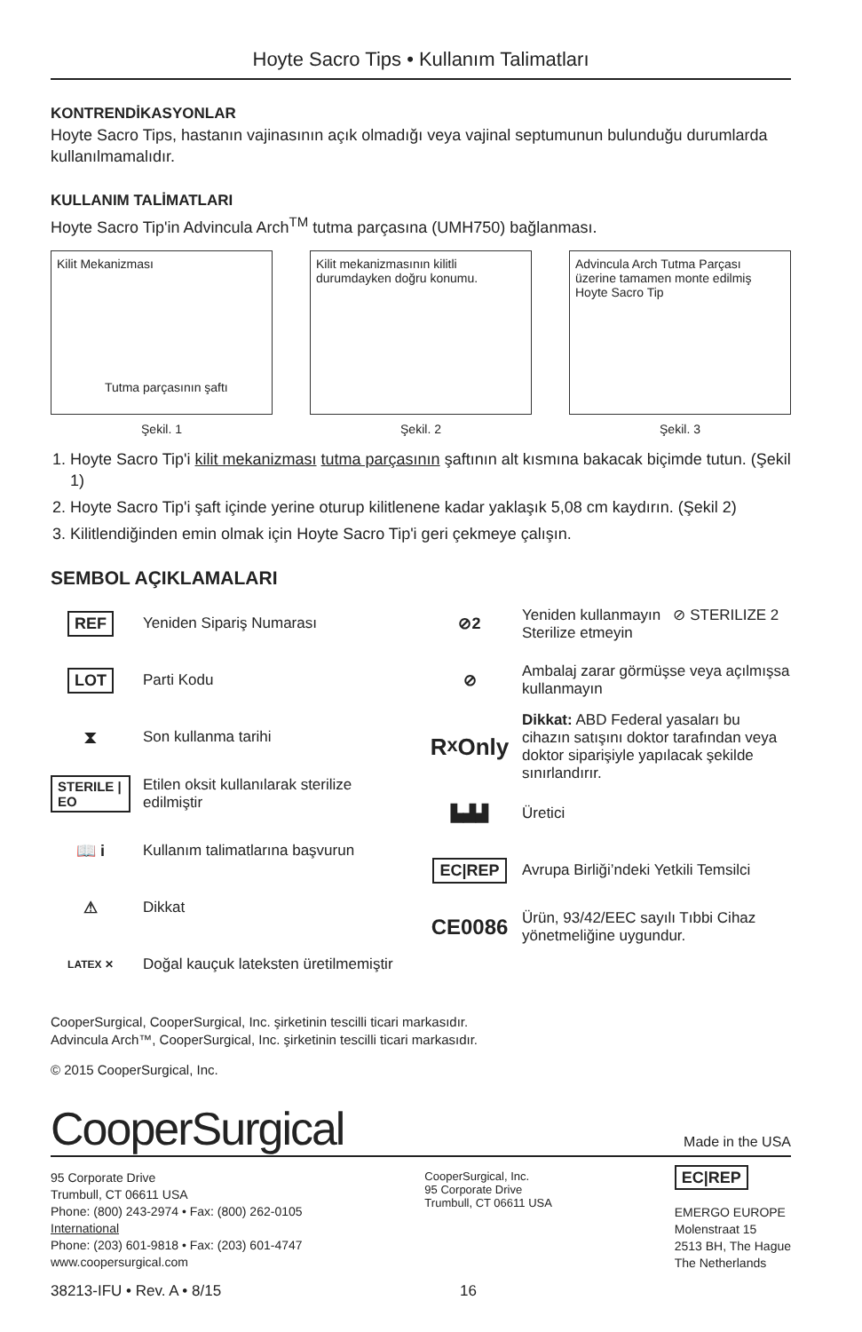Hoyte Sacro Tips • Kullanım Talimatları
KONTRENDİKASYONLAR
Hoyte Sacro Tips, hastanın vajinasının açık olmadığı veya vajinal septumunun bulunduğu durumlarda kullanılmamalıdır.
KULLANIM TALİMATLARI
Hoyte Sacro Tip'in Advincula Arch<sup>TM</sup> tutma parçasına (UMH750) bağlanması.
Kilit Mekanizması
Tutma parçasının şaftı
Şekil. 1
Kilit mekanizmasının kilitli durumdayken doğru konumu.
Şekil. 2
Advincula Arch Tutma Parçası üzerine tamamen monte edilmiş Hoyte Sacro Tip
Şekil. 3
1. Hoyte Sacro Tip'i kilit mekanizması tutma parçasının şaftının alt kısmına bakacak biçimde tutun. (Şekil 1)
2. Hoyte Sacro Tip'i şaft içinde yerine oturup kilitlenene kadar yaklaşık 5,08 cm kaydırın. (Şekil 2)
3. Kilitlendiğinden emin olmak için Hoyte Sacro Tip'i geri çekmeye çalışın.
SEMBOL AÇIKLAMALARI
REF
Yeniden Sipariş Numarası
LOT
Parti Kodu
⧗
Son kullanma tarihi
STERILE | EO
Etilen oksit kullanılarak sterilize edilmiştir
📖 i
Kullanım talimatlarına başvurun
⚠
Dikkat
LATEX ✕
Doğal kauçuk lateksten üretilmemiştir
⊘2
Yeniden kullanmayın ⊘ STERILIZE 2 Sterilize etmeyin
⊘
Ambalaj zarar görmüşse veya açılmışsa kullanmayın
R<sub>x</sub> Only
Dikkat: ABD Federal yasaları bu cihazın satışını doktor tarafından veya doktor siparişiyle yapılacak şekilde sınırlandırır.
▙▟▟
Üretici
EC|REP
Avrupa Birliği’ndeki Yetkili Temsilci
CE0086
Ürün, 93/42/EEC sayılı Tıbbi Cihaz yönetmeliğine uygundur.
CooperSurgical, CooperSurgical, Inc. şirketinin tescilli ticari markasıdır.
Advincula Arch™, CooperSurgical, Inc. şirketinin tescilli ticari markasıdır.
© 2015 CooperSurgical, Inc.
CooperSurgical
Made in the USA
95 Corporate Drive
Trumbull, CT 06611 USA
Phone: (800) 243-2974 • Fax: (800) 262-0105
International
Phone: (203) 601-9818 • Fax: (203) 601-4747
www.coopersurgical.com
CooperSurgical, Inc.
95 Corporate Drive
Trumbull, CT 06611 USA
EC|REP
EMERGO EUROPE
Molenstraat 15
2513 BH, The Hague
The Netherlands
38213-IFU • Rev. A • 8/15 16